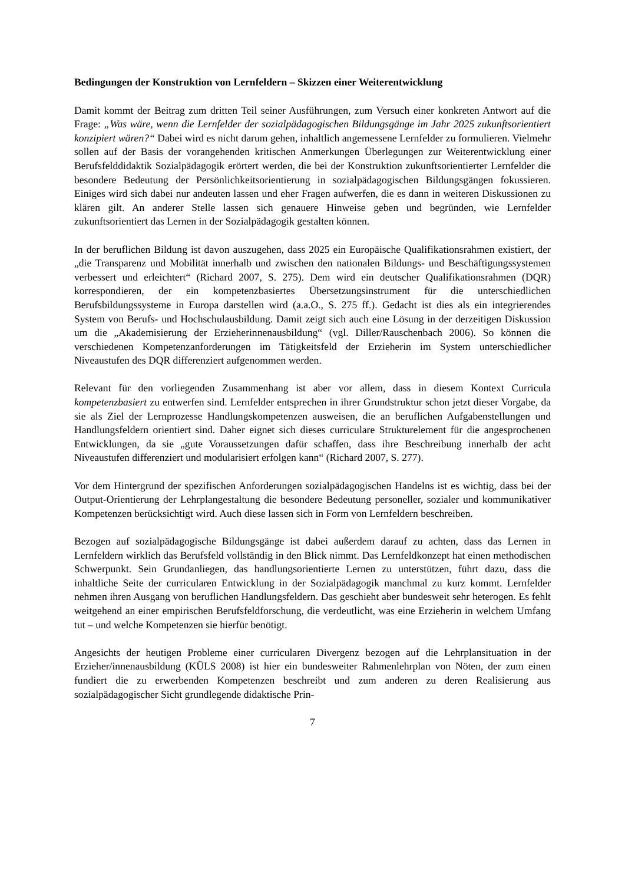Bedingungen der Konstruktion von Lernfeldern – Skizzen einer Weiterentwicklung
Damit kommt der Beitrag zum dritten Teil seiner Ausführungen, zum Versuch einer konkreten Antwort auf die Frage: „Was wäre, wenn die Lernfelder der sozialpädagogischen Bildungsgänge im Jahr 2025 zukunftsorientiert konzipiert wären?“ Dabei wird es nicht darum gehen, inhaltlich angemessene Lernfelder zu formulieren. Vielmehr sollen auf der Basis der vorangehenden kritischen Anmerkungen Überlegungen zur Weiterentwicklung einer Berufsfelddidaktik Sozialpädagogik erörtert werden, die bei der Konstruktion zukunftsorientierter Lernfelder die besondere Bedeutung der Persönlichkeitsorientierung in sozialpädagogischen Bildungsgängen fokussieren. Einiges wird sich dabei nur andeuten lassen und eher Fragen aufwerfen, die es dann in weiteren Diskussionen zu klären gilt. An anderer Stelle lassen sich genauere Hinweise geben und begründen, wie Lernfelder zukunftsorientiert das Lernen in der Sozialpädagogik gestalten können.
In der beruflichen Bildung ist davon auszugehen, dass 2025 ein Europäische Qualifikationsrahmen existiert, der „die Transparenz und Mobilität innerhalb und zwischen den nationalen Bildungs- und Beschäftigungssystemen verbessert und erleichtert“ (Richard 2007, S. 275). Dem wird ein deutscher Qualifikationsrahmen (DQR) korrespondieren, der ein kompetenzbasiertes Übersetzungsinstrument für die unterschiedlichen Berufsbildungssysteme in Europa darstellen wird (a.a.O., S. 275 ff.). Gedacht ist dies als ein integrierendes System von Berufs- und Hochschulausbildung. Damit zeigt sich auch eine Lösung in der derzeitigen Diskussion um die „Akademisierung der Erzieherinnenausbildung“ (vgl. Diller/Rauschenbach 2006). So können die verschiedenen Kompetenzanforderungen im Tätigkeitsfeld der Erzieherin im System unterschiedlicher Niveaustufen des DQR differenziert aufgenommen werden.
Relevant für den vorliegenden Zusammenhang ist aber vor allem, dass in diesem Kontext Curricula kompetenzbasiert zu entwerfen sind. Lernfelder entsprechen in ihrer Grundstruktur schon jetzt dieser Vorgabe, da sie als Ziel der Lernprozesse Handlungskompetenzen ausweisen, die an beruflichen Aufgabenstellungen und Handlungsfeldern orientiert sind. Daher eignet sich dieses curriculare Strukturelement für die angesprochenen Entwicklungen, da sie „gute Voraussetzungen dafür schaffen, dass ihre Beschreibung innerhalb der acht Niveaustufen differenziert und modularisiert erfolgen kann“ (Richard 2007, S. 277).
Vor dem Hintergrund der spezifischen Anforderungen sozialpädagogischen Handelns ist es wichtig, dass bei der Output-Orientierung der Lehrplangestaltung die besondere Bedeutung personeller, sozialer und kommunikativer Kompetenzen berücksichtigt wird. Auch diese lassen sich in Form von Lernfeldern beschreiben.
Bezogen auf sozialpädagogische Bildungsgänge ist dabei außerdem darauf zu achten, dass das Lernen in Lernfeldern wirklich das Berufsfeld vollständig in den Blick nimmt. Das Lernfeldkonzept hat einen methodischen Schwerpunkt. Sein Grundanliegen, das handlungsorientierte Lernen zu unterstützen, führt dazu, dass die inhaltliche Seite der curricularen Entwicklung in der Sozialpädagogik manchmal zu kurz kommt. Lernfelder nehmen ihren Ausgang von beruflichen Handlungsfeldern. Das geschieht aber bundesweit sehr heterogen. Es fehlt weitgehend an einer empirischen Berufsfeldforschung, die verdeutlicht, was eine Erzieherin in welchem Umfang tut – und welche Kompetenzen sie hierfür benötigt.
Angesichts der heutigen Probleme einer curricularen Divergenz bezogen auf die Lehrplansituation in der Erzieher/innenausbildung (KÜLS 2008) ist hier ein bundesweiter Rahmenlehrplan von Nöten, der zum einen fundiert die zu erwerbenden Kompetenzen beschreibt und zum anderen zu deren Realisierung aus sozialpädagogischer Sicht grundlegende didaktische Prin-
7